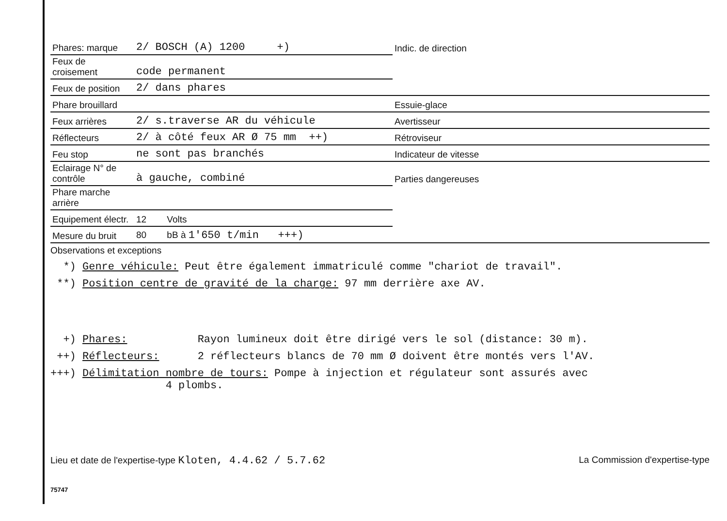| Phares: marque | 2/ BOSCH (A) 1200 +) | Indic. de direction |
| Feux de croisement | code permanent | |
| Feux de position | 2/ dans phares | |
| Phare brouillard | | Essuie-glace |
| Feux arrières | 2/ s.traverse AR du véhicule | Avertisseur |
| Réflecteurs | 2/ à côté feux AR Ø 75 mm ++) | Rétroviseur |
| Feu stop | ne sont pas branchés | Indicateur de vitesse |
| Eclairage N° de contrôle | à gauche, combiné | Parties dangereuses |
| Phare marche arrière | | |
| Equipement électr. | 12 Volts | |
| Mesure du bruit | 80 bB à 1'650 t/min +++) | |
Observations et exceptions
*) Genre véhicule: Peut être également immatriculé comme "chariot de travail".
**) Position centre de gravité de la charge: 97 mm derrière axe AV.
+) Phares: Rayon lumineux doit être dirigé vers le sol (distance: 30 m).
++) Réflecteurs: 2 réflecteurs blancs de 70 mm Ø doivent être montés vers l'AV.
+++) Délimitation nombre de tours: Pompe à injection et régulateur sont assurés avec
4 plombs.
Lieu et date de l'expertise-type Kloten, 4.4.62 / 5.7.62 La Commission d'expertise-type
75747